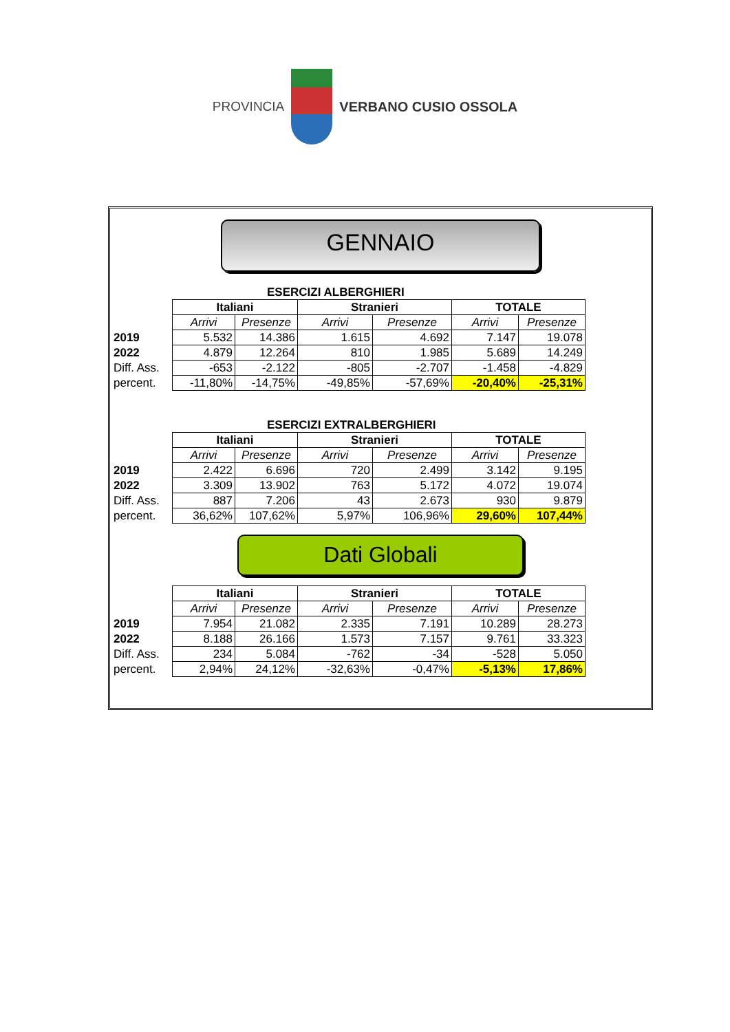PROVINCIA VERBANO CUSIO OSSOLA
GENNAIO
ESERCIZI ALBERGHIERI
| | Italiani | | Stranieri | | TOTALE | |
| | Arrivi | Presenze | Arrivi | Presenze | Arrivi | Presenze |
| 2019 | 5.532 | 14.386 | 1.615 | 4.692 | 7.147 | 19.078 |
| 2022 | 4.879 | 12.264 | 810 | 1.985 | 5.689 | 14.249 |
| Diff. Ass. | -653 | -2.122 | -805 | -2.707 | -1.458 | -4.829 |
| percent. | -11,80% | -14,75% | -49,85% | -57,69% | -20,40% | -25,31% |
ESERCIZI EXTRALBERGHIERI
| | Italiani | | Stranieri | | TOTALE | |
| | Arrivi | Presenze | Arrivi | Presenze | Arrivi | Presenze |
| 2019 | 2.422 | 6.696 | 720 | 2.499 | 3.142 | 9.195 |
| 2022 | 3.309 | 13.902 | 763 | 5.172 | 4.072 | 19.074 |
| Diff. Ass. | 887 | 7.206 | 43 | 2.673 | 930 | 9.879 |
| percent. | 36,62% | 107,62% | 5,97% | 106,96% | 29,60% | 107,44% |
Dati Globali
| | Italiani | | Stranieri | | TOTALE | |
| | Arrivi | Presenze | Arrivi | Presenze | Arrivi | Presenze |
| 2019 | 7.954 | 21.082 | 2.335 | 7.191 | 10.289 | 28.273 |
| 2022 | 8.188 | 26.166 | 1.573 | 7.157 | 9.761 | 33.323 |
| Diff. Ass. | 234 | 5.084 | -762 | -34 | -528 | 5.050 |
| percent. | 2,94% | 24,12% | -32,63% | -0,47% | -5,13% | 17,86% |